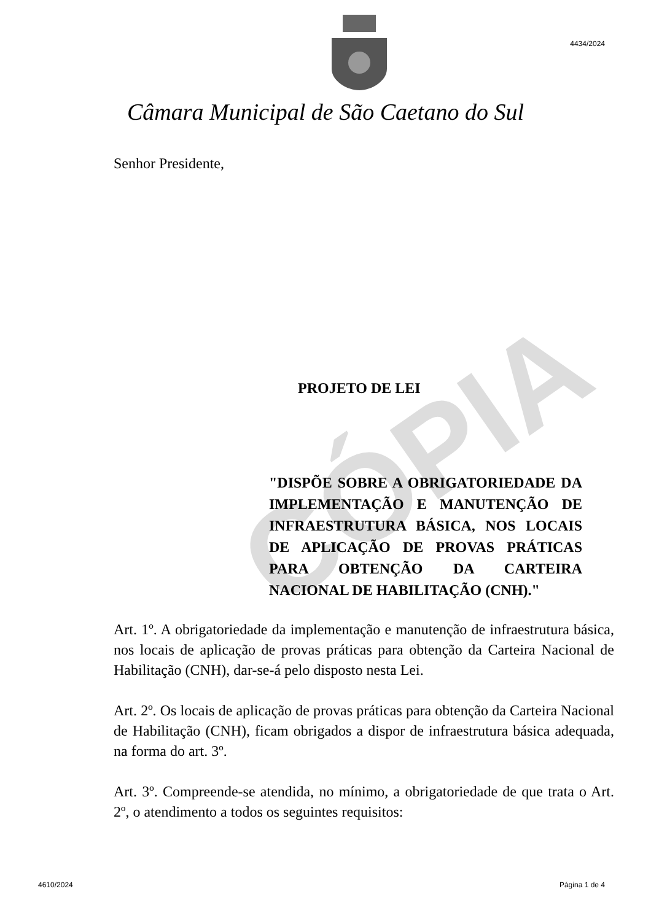CÓPIA
4434/2024
Câmara Municipal de São Caetano do Sul
Senhor Presidente,
PROJETO DE LEI
"DISPÕE SOBRE A OBRIGATORIEDADE DA IMPLEMENTAÇÃO E MANUTENÇÃO DE INFRAESTRUTURA BÁSICA, NOS LOCAIS DE APLICAÇÃO DE PROVAS PRÁTICAS PARA OBTENÇÃO DA CARTEIRA NACIONAL DE HABILITAÇÃO (CNH)."
Art. 1º. A obrigatoriedade da implementação e manutenção de infraestrutura básica, nos locais de aplicação de provas práticas para obtenção da Carteira Nacional de Habilitação (CNH), dar-se-á pelo disposto nesta Lei.
Art. 2º. Os locais de aplicação de provas práticas para obtenção da Carteira Nacional de Habilitação (CNH), ficam obrigados a dispor de infraestrutura básica adequada, na forma do art. 3º.
Art. 3º. Compreende-se atendida, no mínimo, a obrigatoriedade de que trata o Art. 2º, o atendimento a todos os seguintes requisitos:
4610/2024 Página 1 de 4